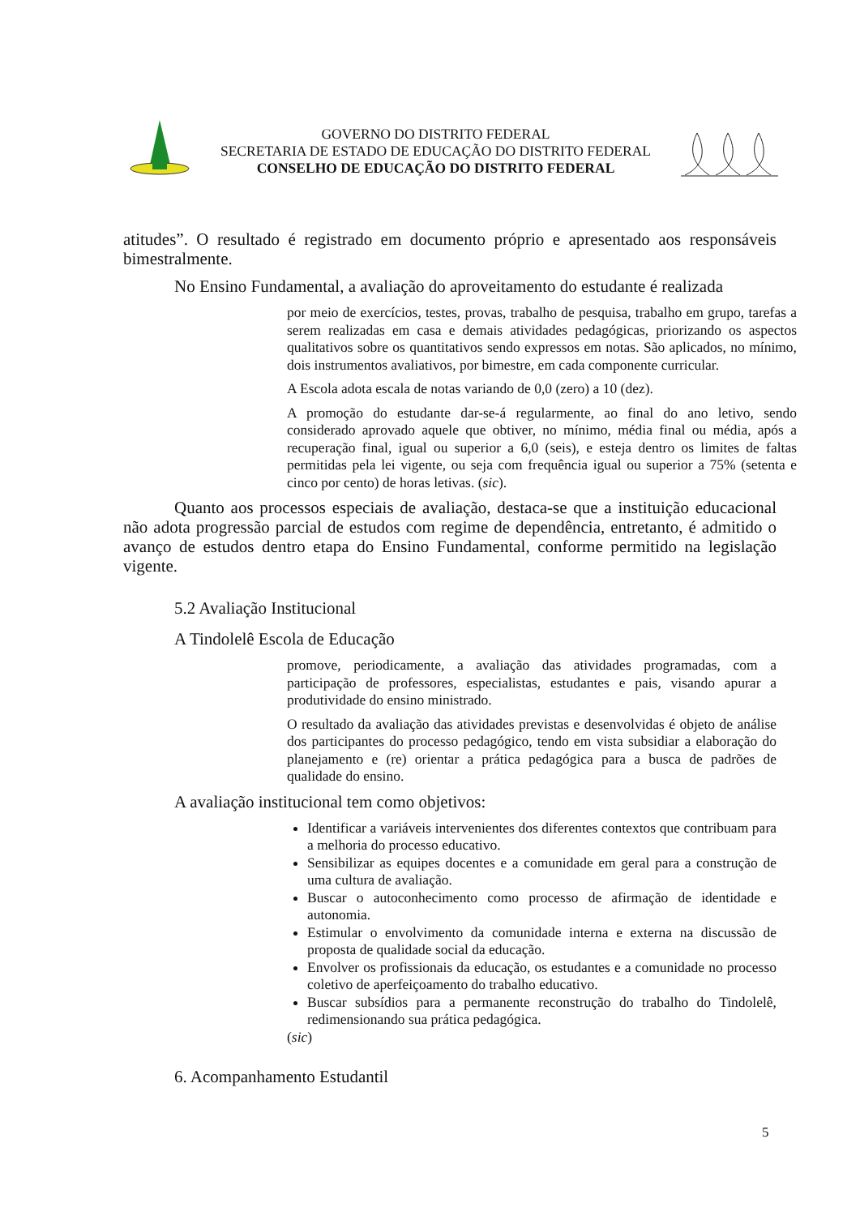GOVERNO DO DISTRITO FEDERAL
SECRETARIA DE ESTADO DE EDUCAÇÃO DO DISTRITO FEDERAL
CONSELHO DE EDUCAÇÃO DO DISTRITO FEDERAL
atitudes”. O resultado é registrado em documento próprio e apresentado aos responsáveis bimestralmente.
No Ensino Fundamental, a avaliação do aproveitamento do estudante é realizada
por meio de exercícios, testes, provas, trabalho de pesquisa, trabalho em grupo, tarefas a serem realizadas em casa e demais atividades pedagógicas, priorizando os aspectos qualitativos sobre os quantitativos sendo expressos em notas. São aplicados, no mínimo, dois instrumentos avaliativos, por bimestre, em cada componente curricular.
A Escola adota escala de notas variando de 0,0 (zero) a 10 (dez).
A promoção do estudante dar-se-á regularmente, ao final do ano letivo, sendo considerado aprovado aquele que obtiver, no mínimo, média final ou média, após a recuperação final, igual ou superior a 6,0 (seis), e esteja dentro os limites de faltas permitidas pela lei vigente, ou seja com frequência igual ou superior a 75% (setenta e cinco por cento) de horas letivas. (sic).
Quanto aos processos especiais de avaliação, destaca-se que a instituição educacional não adota progressão parcial de estudos com regime de dependência, entretanto, é admitido o avanço de estudos dentro etapa do Ensino Fundamental, conforme permitido na legislação vigente.
5.2 Avaliação Institucional
A Tindolelê Escola de Educação
promove, periodicamente, a avaliação das atividades programadas, com a participação de professores, especialistas, estudantes e pais, visando apurar a produtividade do ensino ministrado.
O resultado da avaliação das atividades previstas e desenvolvidas é objeto de análise dos participantes do processo pedagógico, tendo em vista subsidiar a elaboração do planejamento e (re) orientar a prática pedagógica para a busca de padrões de qualidade do ensino.
A avaliação institucional tem como objetivos:
Identificar a variáveis intervenientes dos diferentes contextos que contribuam para a melhoria do processo educativo.
Sensibilizar as equipes docentes e a comunidade em geral para a construção de uma cultura de avaliação.
Buscar o autoconhecimento como processo de afirmação de identidade e autonomia.
Estimular o envolvimento da comunidade interna e externa na discussão de proposta de qualidade social da educação.
Envolver os profissionais da educação, os estudantes e a comunidade no processo coletivo de aperfeiçoamento do trabalho educativo.
Buscar subsídios para a permanente reconstrução do trabalho do Tindolelê, redimensionando sua prática pedagógica.
(sic)
6. Acompanhamento Estudantil
5